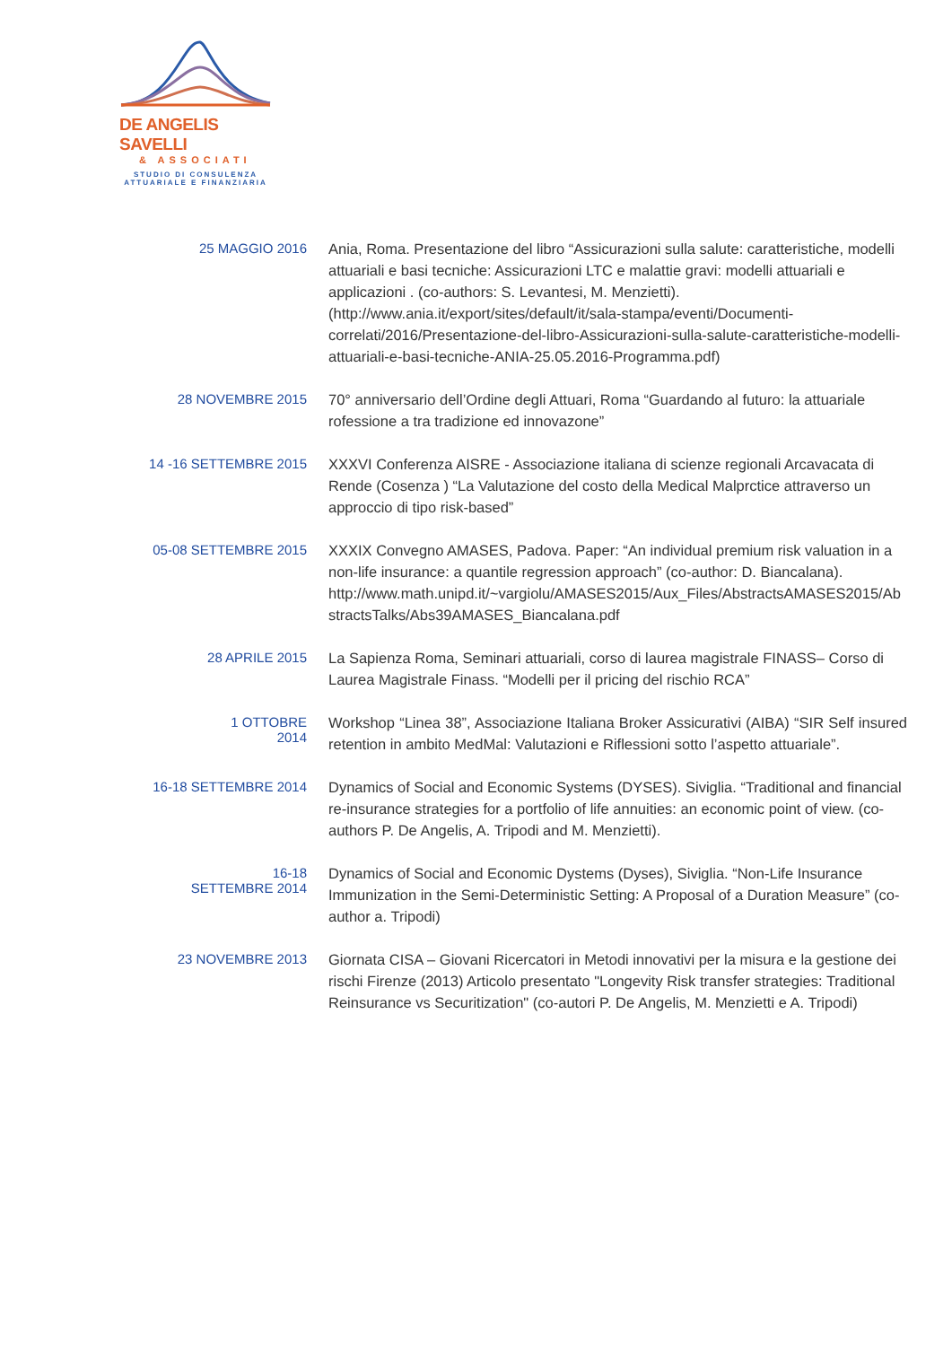DE ANGELIS SAVELLI
& ASSOCIATI
STUDIO DI CONSULENZA
ATTUARIALE E FINANZIARIA
25 MAGGIO 2016
Ania, Roma. Presentazione del libro “Assicurazioni sulla salute: caratteristiche, modelli attuariali e basi tecniche: Assicurazioni LTC e malattie gravi: modelli attuariali e applicazioni . (co-authors: S. Levantesi, M. Menzietti). (http://www.ania.it/export/sites/default/it/sala-stampa/eventi/Documenti-correlati/2016/Presentazione-del-libro-Assicurazioni-sulla-salute-caratteristiche-modelli-attuariali-e-basi-tecniche-ANIA-25.05.2016-Programma.pdf)
28 NOVEMBRE 2015
70° anniversario dell’Ordine degli Attuari, Roma “Guardando al futuro: la attuariale rofessione a tra tradizione ed innovazone”
14 -16 SETTEMBRE 2015
XXXVI Conferenza AISRE - Associazione italiana di scienze regionali Arcavacata di Rende (Cosenza ) “La Valutazione del costo della Medical Malprctice attraverso un approccio di tipo risk-based”
05-08 SETTEMBRE 2015
XXXIX Convegno AMASES, Padova. Paper: “An individual premium risk valuation in a non-life insurance: a quantile regression approach” (co-author: D. Biancalana). http://www.math.unipd.it/~vargiolu/AMASES2015/Aux_Files/AbstractsAMASES2015/AbstractsTalks/Abs39AMASES_Biancalana.pdf
28 APRILE 2015
La Sapienza Roma, Seminari attuariali, corso di laurea magistrale FINASS– Corso di Laurea Magistrale Finass. “Modelli per il pricing del rischio RCA”
1 OTTOBRE
2014
Workshop “Linea 38”, Associazione Italiana Broker Assicurativi (AIBA) “SIR Self insured retention in ambito MedMal: Valutazioni e Riflessioni sotto l’aspetto attuariale”.
16-18 SETTEMBRE 2014
Dynamics of Social and Economic Systems (DYSES). Siviglia. “Traditional and financial re-insurance strategies for a portfolio of life annuities: an economic point of view. (co-authors P. De Angelis, A. Tripodi and M. Menzietti).
16-18
SETTEMBRE 2014
Dynamics of Social and Economic Dystems (Dyses), Siviglia. “Non-Life Insurance Immunization in the Semi-Deterministic Setting: A Proposal of a Duration Measure” (co-author a. Tripodi)
23 NOVEMBRE 2013
Giornata CISA – Giovani Ricercatori in Metodi innovativi per la misura e la gestione dei rischi Firenze (2013) Articolo presentato "Longevity Risk transfer strategies: Traditional Reinsurance vs Securitization" (co-autori P. De Angelis, M. Menzietti e A. Tripodi)